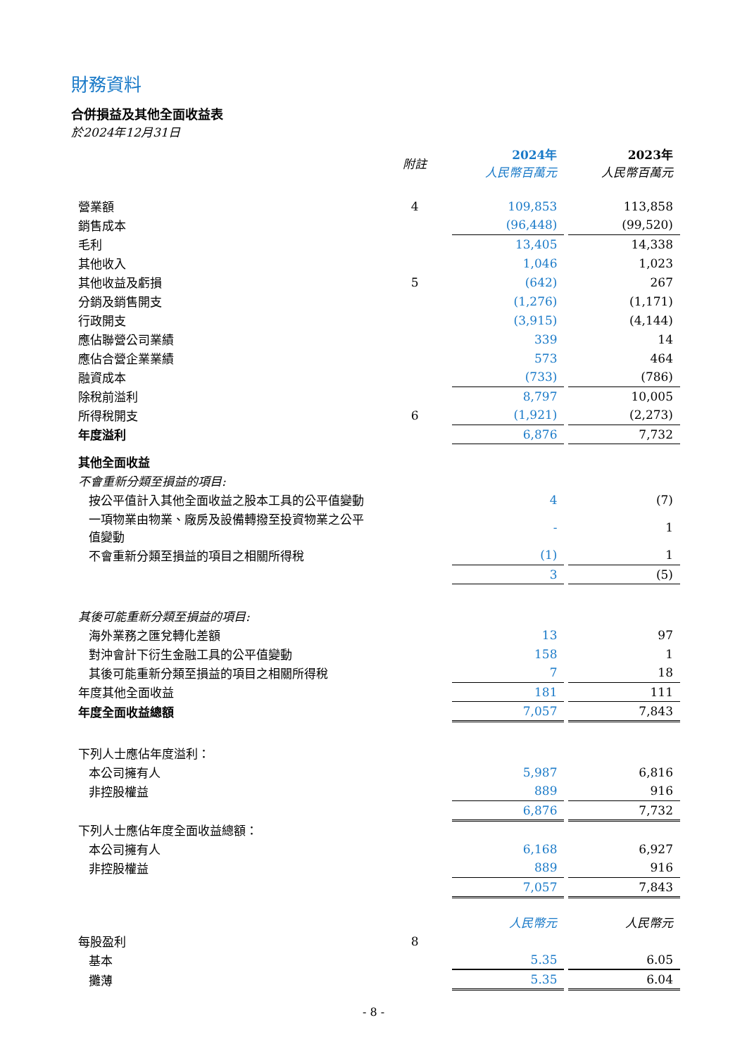財務資料
合併損益及其他全面收益表
於2024年12月31日
| | 附註 | 2024年 人民幣百萬元 | | 2023年 人民幣百萬元 |
| 營業額 | 4 | 109,853 | | 113,858 |
| 銷售成本 | | (96,448) | | (99,520) |
| 毛利 | | 13,405 | | 14,338 |
| 其他收入 | | 1,046 | | 1,023 |
| 其他收益及虧損 | 5 | (642) | | 267 |
| 分銷及銷售開支 | | (1,276) | | (1,171) |
| 行政開支 | | (3,915) | | (4,144) |
| 應佔聯營公司業績 | | 339 | | 14 |
| 應佔合營企業業績 | | 573 | | 464 |
| 融資成本 | | (733) | | (786) |
| 除稅前溢利 | | 8,797 | | 10,005 |
| 所得稅開支 | 6 | (1,921) | | (2,273) |
| 年度溢利 | | 6,876 | | 7,732 |
| 其他全面收益 | | | | |
| 不會重新分類至損益的項目: | | | | |
| 按公平值計入其他全面收益之股本工具的公平值變動 | | 4 | | (7) |
| 一項物業由物業、廠房及設備轉撥至投資物業之公平值變動 | | - | | 1 |
| 不會重新分類至損益的項目之相關所得稅 | | (1) | | 1 |
| | | 3 | | (5) |
| 其後可能重新分類至損益的項目: | | | | |
| 海外業務之匯兌轉化差額 | | 13 | | 97 |
| 對沖會計下衍生金融工具的公平值變動 | | 158 | | 1 |
| 其後可能重新分類至損益的項目之相關所得稅 | | 7 | | 18 |
| 年度其他全面收益 | | 181 | | 111 |
| 年度全面收益總額 | | 7,057 | | 7,843 |
| 下列人士應佔年度溢利： | | | | |
| 本公司擁有人 | | 5,987 | | 6,816 |
| 非控股權益 | | 889 | | 916 |
| | | 6,876 | | 7,732 |
| 下列人士應佔年度全面收益總額： | | | | |
| 本公司擁有人 | | 6,168 | | 6,927 |
| 非控股權益 | | 889 | | 916 |
| | | 7,057 | | 7,843 |
| | | 人民幣元 | | 人民幣元 |
| 每股盈利 | 8 | | | |
| 基本 | | 5.35 | | 6.05 |
| 攤薄 | | 5.35 | | 6.04 |
- 8 -